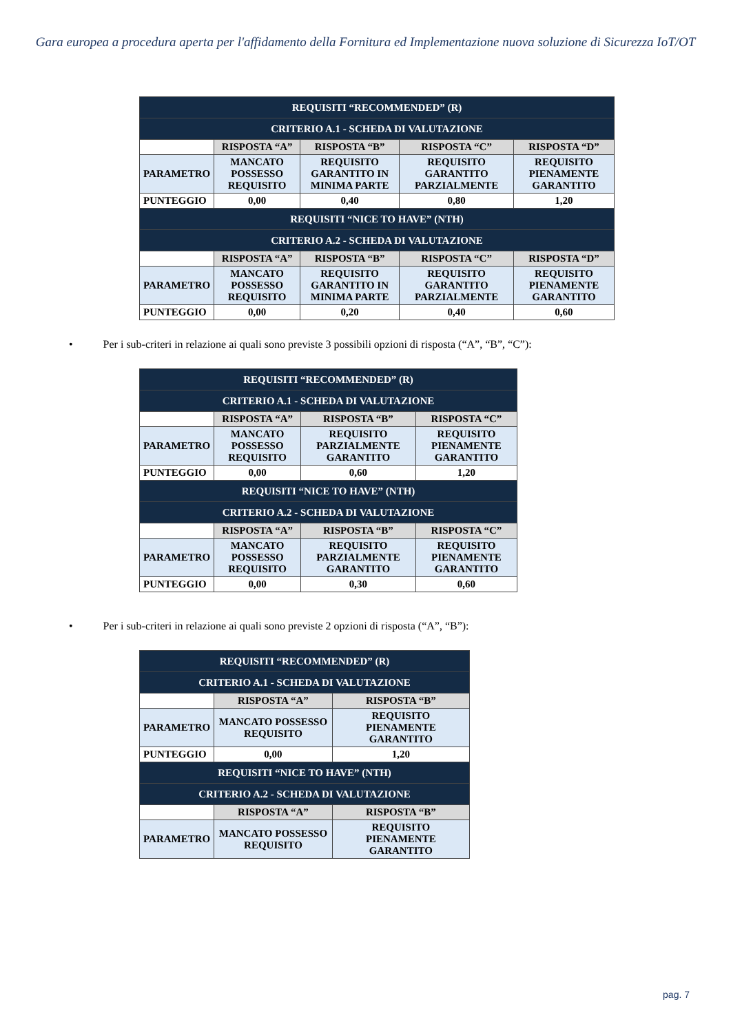Gara europea a procedura aperta per l'affidamento della Fornitura ed Implementazione nuova soluzione di Sicurezza IoT/OT
| REQUISITI “RECOMMENDED” (R) | | | | |
| CRITERIO A.1 - SCHEDA DI VALUTAZIONE | | | | |
| | RISPOSTA “A” | RISPOSTA “B” | RISPOSTA “C” | RISPOSTA “D” |
| PARAMETRO | MANCATO POSSESSO REQUISITO | REQUISITO GARANTITO IN MINIMA PARTE | REQUISITO GARANTITO PARZIALMENTE | REQUISITO PIENAMENTE GARANTITO |
| PUNTEGGIO | 0,00 | 0,40 | 0,80 | 1,20 |
| REQUISITI “NICE TO HAVE” (NTH) | | | | |
| CRITERIO A.2 - SCHEDA DI VALUTAZIONE | | | | |
| | RISPOSTA “A” | RISPOSTA “B” | RISPOSTA “C” | RISPOSTA “D” |
| PARAMETRO | MANCATO POSSESSO REQUISITO | REQUISITO GARANTITO IN MINIMA PARTE | REQUISITO GARANTITO PARZIALMENTE | REQUISITO PIENAMENTE GARANTITO |
| PUNTEGGIO | 0,00 | 0,20 | 0,40 | 0,60 |
• Per i sub-criteri in relazione ai quali sono previste 3 possibili opzioni di risposta (“A”, “B”, “C”):
| REQUISITI “RECOMMENDED” (R) | | | |
| CRITERIO A.1 - SCHEDA DI VALUTAZIONE | | | |
| | RISPOSTA “A” | RISPOSTA “B” | RISPOSTA “C” |
| PARAMETRO | MANCATO POSSESSO REQUISITO | REQUISITO PARZIALMENTE GARANTITO | REQUISITO PIENAMENTE GARANTITO |
| PUNTEGGIO | 0,00 | 0,60 | 1,20 |
| REQUISITI “NICE TO HAVE” (NTH) | | | |
| CRITERIO A.2 - SCHEDA DI VALUTAZIONE | | | |
| | RISPOSTA “A” | RISPOSTA “B” | RISPOSTA “C” |
| PARAMETRO | MANCATO POSSESSO REQUISITO | REQUISITO PARZIALMENTE GARANTITO | REQUISITO PIENAMENTE GARANTITO |
| PUNTEGGIO | 0,00 | 0,30 | 0,60 |
• Per i sub-criteri in relazione ai quali sono previste 2 opzioni di risposta (“A”, “B”):
| REQUISITI “RECOMMENDED” (R) | | |
| CRITERIO A.1 - SCHEDA DI VALUTAZIONE | | |
| | RISPOSTA “A” | RISPOSTA “B” |
| PARAMETRO | MANCATO POSSESSO REQUISITO | REQUISITO PIENAMENTE GARANTITO |
| PUNTEGGIO | 0,00 | 1,20 |
| REQUISITI “NICE TO HAVE” (NTH) | | |
| CRITERIO A.2 - SCHEDA DI VALUTAZIONE | | |
| | RISPOSTA “A” | RISPOSTA “B” |
| PARAMETRO | MANCATO POSSESSO REQUISITO | REQUISITO PIENAMENTE GARANTITO |
pag. 7